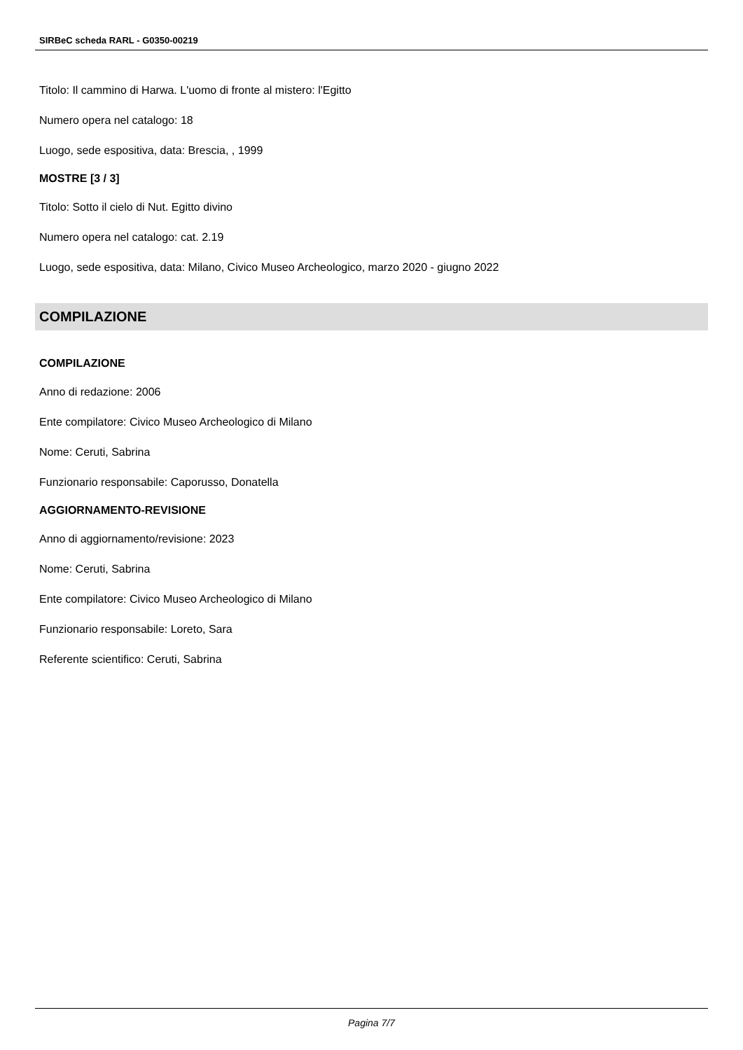SIRBeC scheda RARL - G0350-00219
Titolo: Il cammino di Harwa. L'uomo di fronte al mistero: l'Egitto
Numero opera nel catalogo: 18
Luogo, sede espositiva, data: Brescia, , 1999
MOSTRE [3 / 3]
Titolo: Sotto il cielo di Nut. Egitto divino
Numero opera nel catalogo: cat. 2.19
Luogo, sede espositiva, data: Milano, Civico Museo Archeologico, marzo 2020 - giugno 2022
COMPILAZIONE
COMPILAZIONE
Anno di redazione: 2006
Ente compilatore: Civico Museo Archeologico di Milano
Nome: Ceruti, Sabrina
Funzionario responsabile: Caporusso, Donatella
AGGIORNAMENTO-REVISIONE
Anno di aggiornamento/revisione: 2023
Nome: Ceruti, Sabrina
Ente compilatore: Civico Museo Archeologico di Milano
Funzionario responsabile: Loreto, Sara
Referente scientifico: Ceruti, Sabrina
Pagina 7/7